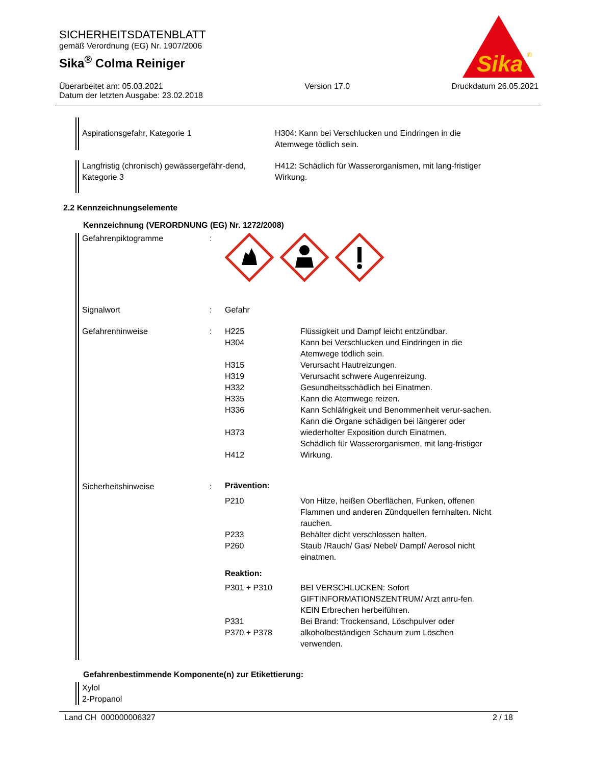SICHERHEITSDATENBLATT
gemäß Verordnung (EG) Nr. 1907/2006
Sika<sup>®</sup> Colma Reiniger
Überarbeitet am: 05.03.2021
Datum der letzten Ausgabe: 23.02.2018
Version 17.0 Druckdatum 26.05.2021
Sika
®
| Aspirationsgefahr, Kategorie 1 | H304: Kann bei Verschlucken und Eindringen in die Atemwege tödlich sein. |
| Langfristig (chronisch) gewässergefähr-dend, Kategorie 3 | H412: Schädlich für Wasserorganismen, mit lang-fristiger Wirkung. |
2.2 Kennzeichnungselemente
Kennzeichnung (VERORDNUNG (EG) Nr. 1272/2008)
| Gefahrenpiktogramme | : | | |
| Signalwort | : | Gefahr | |
| Gefahrenhinweise | : | H225 H304 H315 H319 H332 H335 H336 H373 H412 | Flüssigkeit und Dampf leicht entzündbar. Kann bei Verschlucken und Eindringen in die Atemwege tödlich sein. Verursacht Hautreizungen. Verursacht schwere Augenreizung. Gesundheitsschädlich bei Einatmen. Kann die Atemwege reizen. Kann Schläfrigkeit und Benommenheit verur-sachen. Kann die Organe schädigen bei längerer oder wiederholter Exposition durch Einatmen. Schädlich für Wasserorganismen, mit lang-fristiger Wirkung. |
| Sicherheitshinweise | : | Prävention: | |
| | | P210 P233 P260 | Von Hitze, heißen Oberflächen, Funken, offenen Flammen und anderen Zündquellen fernhalten. Nicht rauchen. Behälter dicht verschlossen halten. Staub /Rauch/ Gas/ Nebel/ Dampf/ Aerosol nicht einatmen. |
| | | Reaktion: | |
| | | P301 + P310 P331 P370 + P378 | BEI VERSCHLUCKEN: Sofort GIFTINFORMATIONSZENTRUM/ Arzt anru-fen. KEIN Erbrechen herbeiführen. Bei Brand: Trockensand, Löschpulver oder alkoholbeständigen Schaum zum Löschen verwenden. |
Gefahrenbestimmende Komponente(n) zur Etikettierung:
Xylol
2-Propanol
Land CH 000000006327 2 / 18